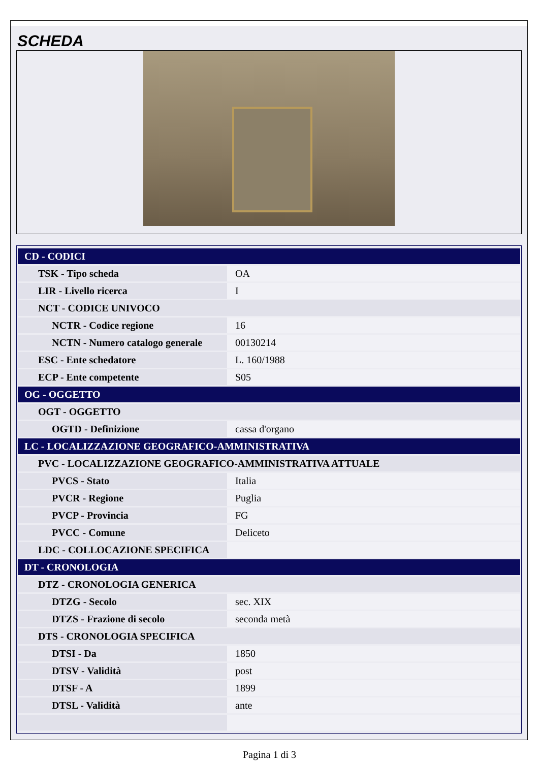SCHEDA
| CD - CODICI | |
| TSK - Tipo scheda | OA |
| LIR - Livello ricerca | I |
| NCT - CODICE UNIVOCO | |
| NCTR - Codice regione | 16 |
| NCTN - Numero catalogo generale | 00130214 |
| ESC - Ente schedatore | L. 160/1988 |
| ECP - Ente competente | S05 |
| OG - OGGETTO | |
| OGT - OGGETTO | |
| OGTD - Definizione | cassa d'organo |
| LC - LOCALIZZAZIONE GEOGRAFICO-AMMINISTRATIVA | |
| PVC - LOCALIZZAZIONE GEOGRAFICO-AMMINISTRATIVA ATTUALE | |
| PVCS - Stato | Italia |
| PVCR - Regione | Puglia |
| PVCP - Provincia | FG |
| PVCC - Comune | Deliceto |
| LDC - COLLOCAZIONE SPECIFICA | |
| DT - CRONOLOGIA | |
| DTZ - CRONOLOGIA GENERICA | |
| DTZG - Secolo | sec. XIX |
| DTZS - Frazione di secolo | seconda metà |
| DTS - CRONOLOGIA SPECIFICA | |
| DTSI - Da | 1850 |
| DTSV - Validità | post |
| DTSF - A | 1899 |
| DTSL - Validità | ante |
Pagina 1 di 3